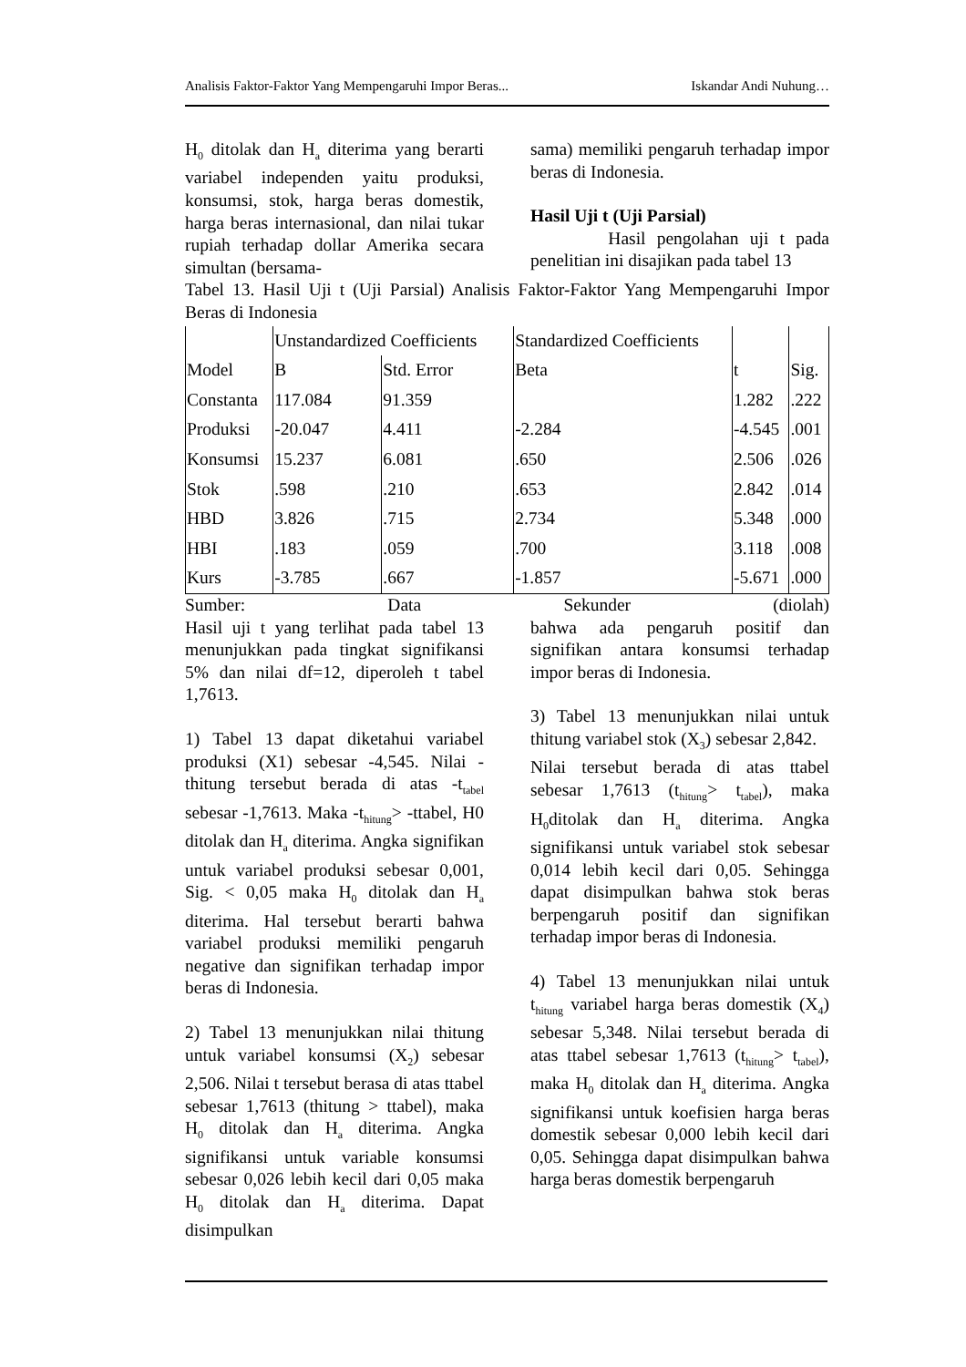Analisis Faktor-Faktor Yang Mempengaruhi Impor Beras... Iskandar Andi Nuhung…
H<sub>0</sub> ditolak dan H<sub>a</sub> diterima yang berarti variabel independen yaitu produksi, konsumsi, stok, harga beras domestik, harga beras internasional, dan nilai tukar rupiah terhadap dollar Amerika secara simultan (bersama-
sama) memiliki pengaruh terhadap impor beras di Indonesia.
Hasil Uji t (Uji Parsial)
Hasil pengolahan uji t pada penelitian ini disajikan pada tabel 13
Tabel 13. Hasil Uji t (Uji Parsial) Analisis Faktor-Faktor Yang Mempengaruhi Impor Beras di Indonesia
| Model | Unstandardized Coefficients | | Standardized Coefficients | t | Sig. |
| --- | --- | --- | --- | --- | --- |
| | B | Std. Error | Beta | | |
| Constanta | 117.084 | 91.359 | | 1.282 | .222 |
| Produksi | -20.047 | 4.411 | -2.284 | -4.545 | .001 |
| Konsumsi | 15.237 | 6.081 | .650 | 2.506 | .026 |
| Stok | .598 | .210 | .653 | 2.842 | .014 |
| HBD | 3.826 | .715 | 2.734 | 5.348 | .000 |
| HBI | .183 | .059 | .700 | 3.118 | .008 |
| Kurs | -3.785 | .667 | -1.857 | -5.671 | .000 |
Sumber: Data Sekunder (diolah)
Hasil uji t yang terlihat pada tabel 13 menunjukkan pada tingkat signifikansi 5% dan nilai df=12, diperoleh t tabel 1,7613.
1) Tabel 13 dapat diketahui variabel produksi (X1) sebesar -4,545. Nilai -thitung tersebut berada di atas -t<sub>tabel</sub> sebesar -1,7613. Maka -t<sub>hitung</sub>> -ttabel, H0 ditolak dan H<sub>a</sub> diterima. Angka signifikan untuk variabel produksi sebesar 0,001, Sig. < 0,05 maka H<sub>0</sub> ditolak dan H<sub>a</sub> diterima. Hal tersebut berarti bahwa variabel produksi memiliki pengaruh negative dan signifikan terhadap impor beras di Indonesia.
2) Tabel 13 menunjukkan nilai thitung untuk variabel konsumsi (X<sub>2</sub>) sebesar 2,506. Nilai t tersebut berasa di atas ttabel sebesar 1,7613 (thitung > ttabel), maka H<sub>0</sub> ditolak dan H<sub>a</sub> diterima. Angka signifikansi untuk variable konsumsi sebesar 0,026 lebih kecil dari 0,05 maka H<sub>0</sub> ditolak dan H<sub>a</sub> diterima. Dapat disimpulkan
bahwa ada pengaruh positif dan signifikan antara konsumsi terhadap impor beras di Indonesia.
3) Tabel 13 menunjukkan nilai untuk thitung variabel stok (X<sub>3</sub>) sebesar 2,842.
Nilai tersebut berada di atas ttabel sebesar 1,7613 (t<sub>hitung</sub>> t<sub>tabel</sub>), maka H<sub>0</sub>ditolak dan H<sub>a</sub> diterima. Angka signifikansi untuk variabel stok sebesar 0,014 lebih kecil dari 0,05. Sehingga dapat disimpulkan bahwa stok beras berpengaruh positif dan signifikan terhadap impor beras di Indonesia.
4) Tabel 13 menunjukkan nilai untuk t<sub>hitung</sub> variabel harga beras domestik (X<sub>4</sub>) sebesar 5,348. Nilai tersebut berada di atas ttabel sebesar 1,7613 (t<sub>hitung</sub>> t<sub>tabel</sub>), maka H<sub>0</sub> ditolak dan H<sub>a</sub> diterima. Angka signifikansi untuk koefisien harga beras domestik sebesar 0,000 lebih kecil dari 0,05. Sehingga dapat disimpulkan bahwa harga beras domestik berpengaruh